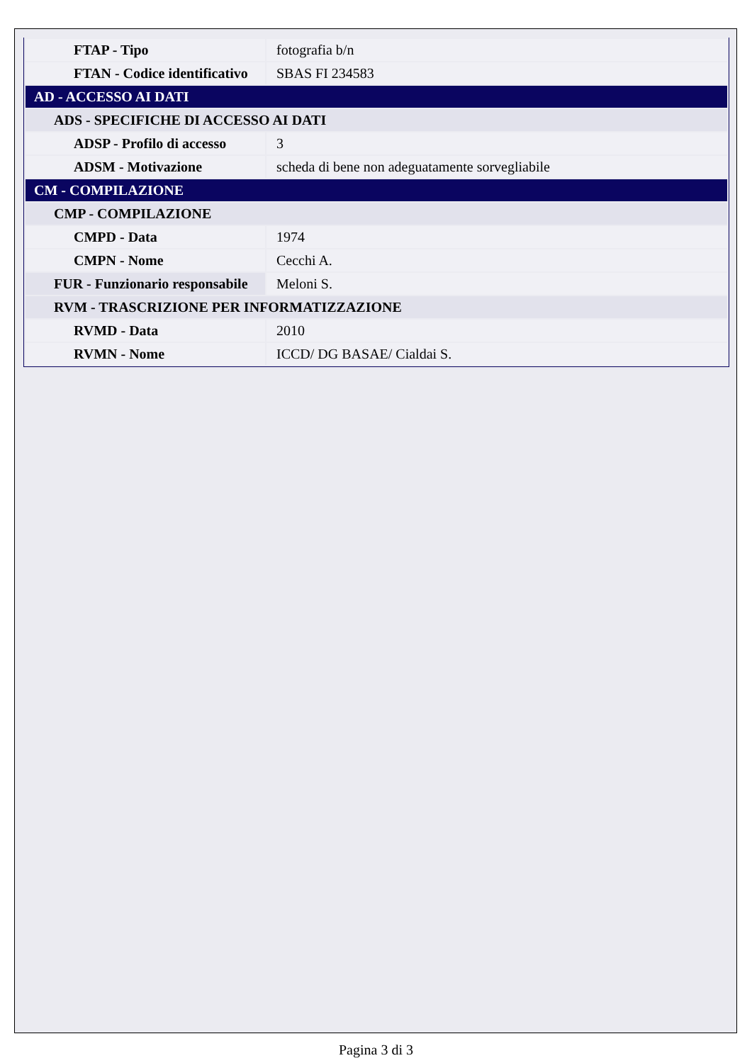| FTAP - Tipo | fotografia b/n |
| FTAN - Codice identificativo | SBAS FI 234583 |
| AD - ACCESSO AI DATI | |
| ADS - SPECIFICHE DI ACCESSO AI DATI | |
| ADSP - Profilo di accesso | 3 |
| ADSM - Motivazione | scheda di bene non adeguatamente sorvegliabile |
| CM - COMPILAZIONE | |
| CMP - COMPILAZIONE | |
| CMPD - Data | 1974 |
| CMPN - Nome | Cecchi A. |
| FUR - Funzionario responsabile | Meloni S. |
| RVM - TRASCRIZIONE PER INFORMATIZZAZIONE | |
| RVMD - Data | 2010 |
| RVMN - Nome | ICCD/ DG BASAE/ Cialdai S. |
Pagina 3 di 3